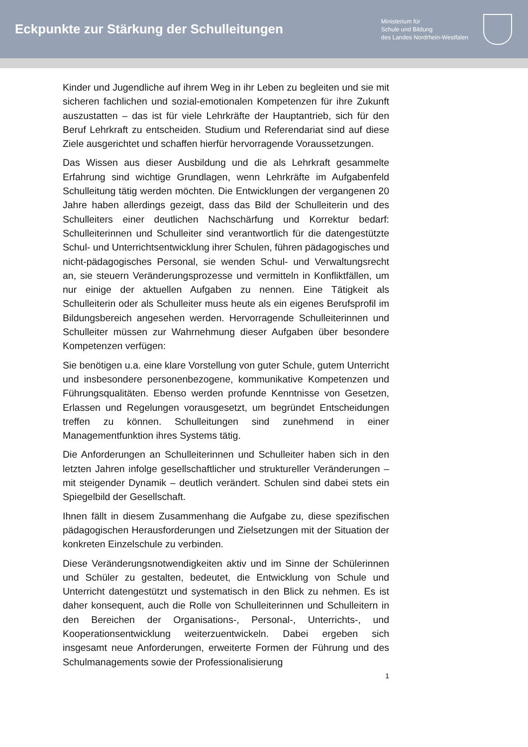Eckpunkte zur Stärkung der Schulleitungen
Ministerium für
Schule und Bildung
des Landes Nordrhein-Westfalen
Kinder und Jugendliche auf ihrem Weg in ihr Leben zu begleiten und sie mit sicheren fachlichen und sozial-emotionalen Kompetenzen für ihre Zukunft auszustatten – das ist für viele Lehrkräfte der Hauptantrieb, sich für den Beruf Lehrkraft zu entscheiden. Studium und Referendariat sind auf diese Ziele ausgerichtet und schaffen hierfür hervorragende Voraussetzungen.
Das Wissen aus dieser Ausbildung und die als Lehrkraft gesammelte Erfahrung sind wichtige Grundlagen, wenn Lehrkräfte im Aufgabenfeld Schulleitung tätig werden möchten. Die Entwicklungen der vergangenen 20 Jahre haben allerdings gezeigt, dass das Bild der Schulleiterin und des Schulleiters einer deutlichen Nachschärfung und Korrektur bedarf: Schulleiterinnen und Schulleiter sind verantwortlich für die datengestützte Schul- und Unterrichtsentwicklung ihrer Schulen, führen pädagogisches und nicht-pädagogisches Personal, sie wenden Schul- und Verwaltungsrecht an, sie steuern Veränderungsprozesse und vermitteln in Konfliktfällen, um nur einige der aktuellen Aufgaben zu nennen. Eine Tätigkeit als Schulleiterin oder als Schulleiter muss heute als ein eigenes Berufsprofil im Bildungsbereich angesehen werden. Hervorragende Schulleiterinnen und Schulleiter müssen zur Wahrnehmung dieser Aufgaben über besondere Kompetenzen verfügen:
Sie benötigen u.a. eine klare Vorstellung von guter Schule, gutem Unterricht und insbesondere personenbezogene, kommunikative Kompetenzen und Führungsqualitäten. Ebenso werden profunde Kenntnisse von Gesetzen, Erlassen und Regelungen vorausgesetzt, um begründet Entscheidungen treffen zu können. Schulleitungen sind zunehmend in einer Managementfunktion ihres Systems tätig.
Die Anforderungen an Schulleiterinnen und Schulleiter haben sich in den letzten Jahren infolge gesellschaftlicher und struktureller Veränderungen – mit steigender Dynamik – deutlich verändert. Schulen sind dabei stets ein Spiegelbild der Gesellschaft.
Ihnen fällt in diesem Zusammenhang die Aufgabe zu, diese spezifischen pädagogischen Herausforderungen und Zielsetzungen mit der Situation der konkreten Einzelschule zu verbinden.
Diese Veränderungsnotwendigkeiten aktiv und im Sinne der Schülerinnen und Schüler zu gestalten, bedeutet, die Entwicklung von Schule und Unterricht datengestützt und systematisch in den Blick zu nehmen. Es ist daher konsequent, auch die Rolle von Schulleiterinnen und Schulleitern in den Bereichen der Organisations-, Personal-, Unterrichts-, und Kooperationsentwicklung weiterzuentwickeln. Dabei ergeben sich insgesamt neue Anforderungen, erweiterte Formen der Führung und des Schulmanagements sowie der Professionalisierung
1